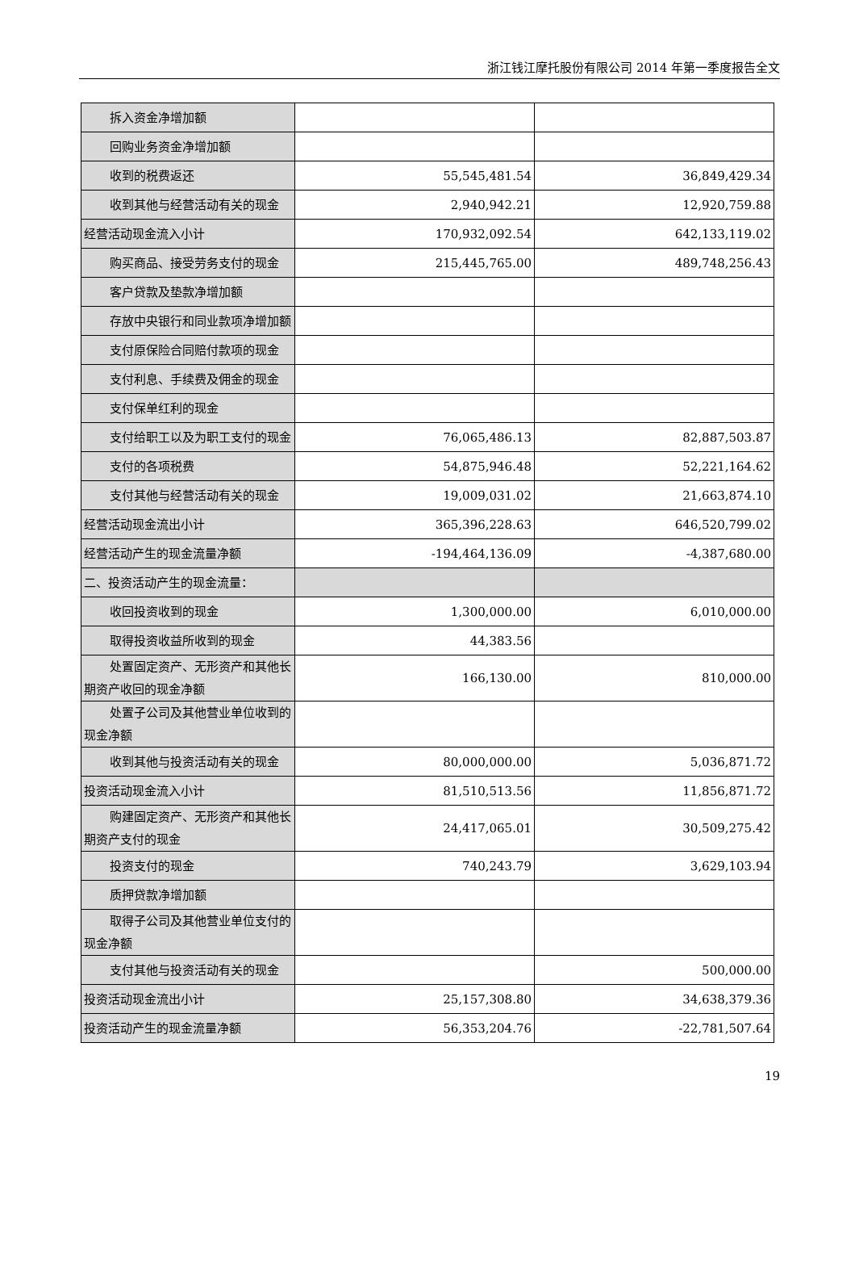浙江钱江摩托股份有限公司 2014 年第一季度报告全文
| 拆入资金净增加额 | | |
| 回购业务资金净增加额 | | |
| 收到的税费返还 | 55,545,481.54 | 36,849,429.34 |
| 收到其他与经营活动有关的现金 | 2,940,942.21 | 12,920,759.88 |
| 经营活动现金流入小计 | 170,932,092.54 | 642,133,119.02 |
| 购买商品、接受劳务支付的现金 | 215,445,765.00 | 489,748,256.43 |
| 客户贷款及垫款净增加额 | | |
| 存放中央银行和同业款项净增加额 | | |
| 支付原保险合同赔付款项的现金 | | |
| 支付利息、手续费及佣金的现金 | | |
| 支付保单红利的现金 | | |
| 支付给职工以及为职工支付的现金 | 76,065,486.13 | 82,887,503.87 |
| 支付的各项税费 | 54,875,946.48 | 52,221,164.62 |
| 支付其他与经营活动有关的现金 | 19,009,031.02 | 21,663,874.10 |
| 经营活动现金流出小计 | 365,396,228.63 | 646,520,799.02 |
| 经营活动产生的现金流量净额 | -194,464,136.09 | -4,387,680.00 |
| 二、投资活动产生的现金流量： | | |
| 收回投资收到的现金 | 1,300,000.00 | 6,010,000.00 |
| 取得投资收益所收到的现金 | 44,383.56 | |
| 处置固定资产、无形资产和其他长期资产收回的现金净额 | 166,130.00 | 810,000.00 |
| 处置子公司及其他营业单位收到的现金净额 | | |
| 收到其他与投资活动有关的现金 | 80,000,000.00 | 5,036,871.72 |
| 投资活动现金流入小计 | 81,510,513.56 | 11,856,871.72 |
| 购建固定资产、无形资产和其他长期资产支付的现金 | 24,417,065.01 | 30,509,275.42 |
| 投资支付的现金 | 740,243.79 | 3,629,103.94 |
| 质押贷款净增加额 | | |
| 取得子公司及其他营业单位支付的现金净额 | | |
| 支付其他与投资活动有关的现金 | | 500,000.00 |
| 投资活动现金流出小计 | 25,157,308.80 | 34,638,379.36 |
| 投资活动产生的现金流量净额 | 56,353,204.76 | -22,781,507.64 |
19